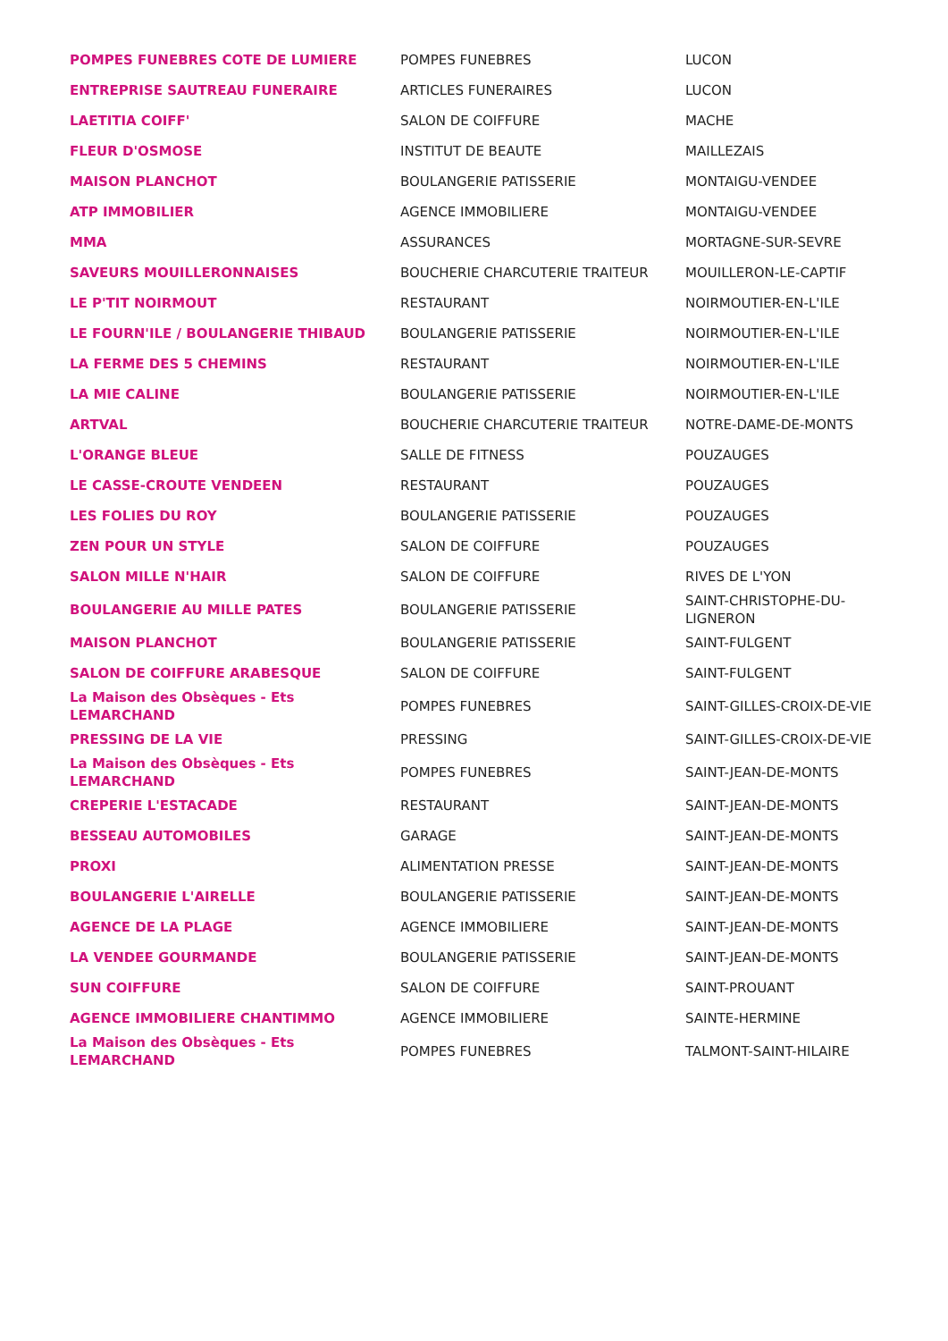| POMPES FUNEBRES COTE DE LUMIERE | POMPES FUNEBRES | LUCON |
| ENTREPRISE SAUTREAU FUNERAIRE | ARTICLES FUNERAIRES | LUCON |
| LAETITIA COIFF' | SALON DE COIFFURE | MACHE |
| FLEUR D'OSMOSE | INSTITUT DE BEAUTE | MAILLEZAIS |
| MAISON PLANCHOT | BOULANGERIE PATISSERIE | MONTAIGU-VENDEE |
| ATP IMMOBILIER | AGENCE IMMOBILIERE | MONTAIGU-VENDEE |
| MMA | ASSURANCES | MORTAGNE-SUR-SEVRE |
| SAVEURS MOUILLERONNAISES | BOUCHERIE CHARCUTERIE TRAITEUR | MOUILLERON-LE-CAPTIF |
| LE P'TIT NOIRMOUT | RESTAURANT | NOIRMOUTIER-EN-L'ILE |
| LE FOURN'ILE / BOULANGERIE THIBAUD | BOULANGERIE PATISSERIE | NOIRMOUTIER-EN-L'ILE |
| LA FERME DES 5 CHEMINS | RESTAURANT | NOIRMOUTIER-EN-L'ILE |
| LA MIE CALINE | BOULANGERIE PATISSERIE | NOIRMOUTIER-EN-L'ILE |
| ARTVAL | BOUCHERIE CHARCUTERIE TRAITEUR | NOTRE-DAME-DE-MONTS |
| L'ORANGE BLEUE | SALLE DE FITNESS | POUZAUGES |
| LE CASSE-CROUTE VENDEEN | RESTAURANT | POUZAUGES |
| LES FOLIES DU ROY | BOULANGERIE PATISSERIE | POUZAUGES |
| ZEN POUR UN STYLE | SALON DE COIFFURE | POUZAUGES |
| SALON MILLE N'HAIR | SALON DE COIFFURE | RIVES DE L'YON |
| BOULANGERIE AU MILLE PATES | BOULANGERIE PATISSERIE | SAINT-CHRISTOPHE-DU-LIGNERON |
| MAISON PLANCHOT | BOULANGERIE PATISSERIE | SAINT-FULGENT |
| SALON DE COIFFURE ARABESQUE | SALON DE COIFFURE | SAINT-FULGENT |
| La Maison des Obsèques - Ets LEMARCHAND | POMPES FUNEBRES | SAINT-GILLES-CROIX-DE-VIE |
| PRESSING DE LA VIE | PRESSING | SAINT-GILLES-CROIX-DE-VIE |
| La Maison des Obsèques - Ets LEMARCHAND | POMPES FUNEBRES | SAINT-JEAN-DE-MONTS |
| CREPERIE L'ESTACADE | RESTAURANT | SAINT-JEAN-DE-MONTS |
| BESSEAU AUTOMOBILES | GARAGE | SAINT-JEAN-DE-MONTS |
| PROXI | ALIMENTATION PRESSE | SAINT-JEAN-DE-MONTS |
| BOULANGERIE L'AIRELLE | BOULANGERIE PATISSERIE | SAINT-JEAN-DE-MONTS |
| AGENCE DE LA PLAGE | AGENCE IMMOBILIERE | SAINT-JEAN-DE-MONTS |
| LA VENDEE GOURMANDE | BOULANGERIE PATISSERIE | SAINT-JEAN-DE-MONTS |
| SUN COIFFURE | SALON DE COIFFURE | SAINT-PROUANT |
| AGENCE IMMOBILIERE CHANTIMMO | AGENCE IMMOBILIERE | SAINTE-HERMINE |
| La Maison des Obsèques - Ets LEMARCHAND | POMPES FUNEBRES | TALMONT-SAINT-HILAIRE |